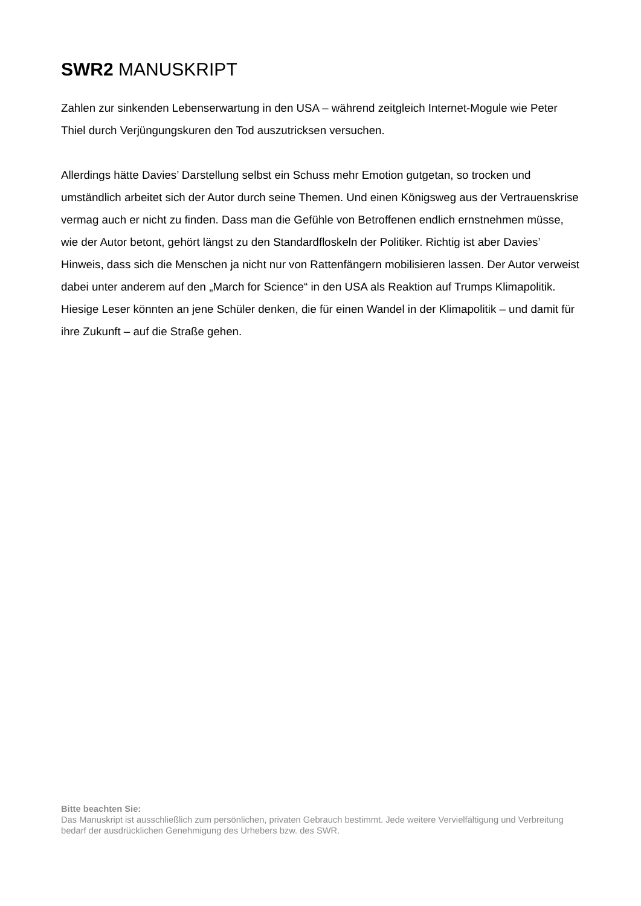SWR2 MANUSKRIPT
Zahlen zur sinkenden Lebenserwartung in den USA – während zeitgleich Internet-Mogule wie Peter Thiel durch Verjüngungskuren den Tod auszutricksen versuchen.
Allerdings hätte Davies’ Darstellung selbst ein Schuss mehr Emotion gutgetan, so trocken und umständlich arbeitet sich der Autor durch seine Themen. Und einen Königsweg aus der Vertrauenskrise vermag auch er nicht zu finden. Dass man die Gefühle von Betroffenen endlich ernstnehmen müsse, wie der Autor betont, gehört längst zu den Standardfloskeln der Politiker. Richtig ist aber Davies’ Hinweis, dass sich die Menschen ja nicht nur von Rattenfängern mobilisieren lassen. Der Autor verweist dabei unter anderem auf den „March for Science“ in den USA als Reaktion auf Trumps Klimapolitik. Hiesige Leser könnten an jene Schüler denken, die für einen Wandel in der Klimapolitik – und damit für ihre Zukunft – auf die Straße gehen.
Bitte beachten Sie:
Das Manuskript ist ausschließlich zum persönlichen, privaten Gebrauch bestimmt. Jede weitere Vervielfältigung und Verbreitung bedarf der ausdrücklichen Genehmigung des Urhebers bzw. des SWR.